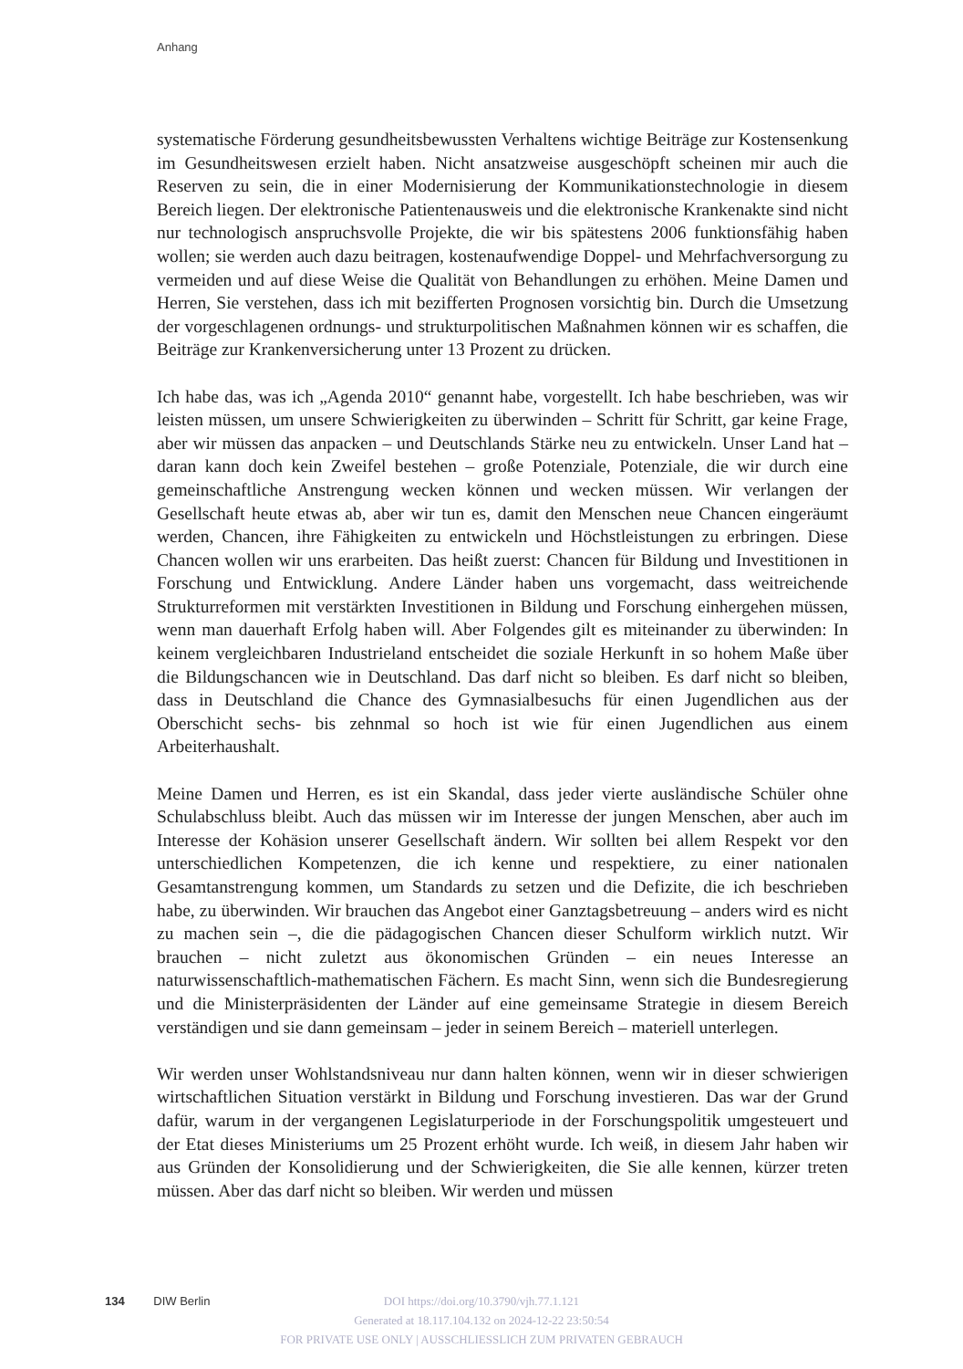Anhang
systematische Förderung gesundheitsbewussten Verhaltens wichtige Beiträge zur Kosten­senkung im Gesundheitswesen erzielt haben. Nicht ansatzweise ausgeschöpft scheinen mir auch die Reserven zu sein, die in einer Modernisierung der Kommunikationstechno­logie in diesem Bereich liegen. Der elektronische Patientenausweis und die elektronische Krankenakte sind nicht nur technologisch anspruchsvolle Projekte, die wir bis spätestens 2006 funktionsfähig haben wollen; sie werden auch dazu beitragen, kostenaufwendige Doppel- und Mehrfachversorgung zu vermeiden und auf diese Weise die Qualität von Behandlungen zu erhöhen. Meine Damen und Herren, Sie verstehen, dass ich mit beziffer­ten Prognosen vorsichtig bin. Durch die Umsetzung der vorgeschlagenen ordnungs- und strukturpolitischen Maßnahmen können wir es schaffen, die Beiträge zur Krankenversi­cherung unter 13 Prozent zu drücken.
Ich habe das, was ich „Agenda 2010“ genannt habe, vorgestellt. Ich habe beschrieben, was wir leisten müssen, um unsere Schwierigkeiten zu überwinden – Schritt für Schritt, gar keine Frage, aber wir müssen das anpacken – und Deutschlands Stärke neu zu entwickeln. Unser Land hat – daran kann doch kein Zweifel bestehen – große Potenziale, Potenziale, die wir durch eine gemeinschaftliche Anstrengung wecken können und wecken müssen. Wir verlangen der Gesellschaft heute etwas ab, aber wir tun es, damit den Menschen neue Chancen eingeräumt werden, Chancen, ihre Fähigkeiten zu entwickeln und Höchstleis­tungen zu erbringen. Diese Chancen wollen wir uns erarbeiten. Das heißt zuerst: Chan­cen für Bildung und Investitionen in Forschung und Entwicklung. Andere Länder haben uns vorgemacht, dass weitreichende Strukturreformen mit verstärkten Investitionen in Bildung und Forschung einhergehen müssen, wenn man dauerhaft Erfolg haben will. Aber Folgendes gilt es miteinander zu überwinden: In keinem vergleichbaren Industrie­land entscheidet die soziale Herkunft in so hohem Maße über die Bildungschancen wie in Deutschland. Das darf nicht so bleiben. Es darf nicht so bleiben, dass in Deutschland die Chance des Gymnasialbesuchs für einen Jugendlichen aus der Oberschicht sechs- bis zehnmal so hoch ist wie für einen Jugendlichen aus einem Arbeiterhaushalt.
Meine Damen und Herren, es ist ein Skandal, dass jeder vierte ausländische Schüler ohne Schulabschluss bleibt. Auch das müssen wir im Interesse der jungen Menschen, aber auch im Interesse der Kohäsion unserer Gesellschaft ändern. Wir sollten bei allem Respekt vor den unterschiedlichen Kompetenzen, die ich kenne und respektiere, zu einer nationalen Gesamtanstrengung kommen, um Standards zu setzen und die Defizite, die ich beschrie­ben habe, zu überwinden. Wir brauchen das Angebot einer Ganztagsbetreuung – anders wird es nicht zu machen sein –, die die pädagogischen Chancen dieser Schulform wirklich nutzt. Wir brauchen – nicht zuletzt aus ökonomischen Gründen – ein neues Interesse an naturwissenschaftlich-mathematischen Fächern. Es macht Sinn, wenn sich die Bundesre­gierung und die Ministerpräsidenten der Länder auf eine gemeinsame Strategie in diesem Bereich verständigen und sie dann gemeinsam – jeder in seinem Bereich – materiell un­terlegen.
Wir werden unser Wohlstandsniveau nur dann halten können, wenn wir in dieser schwie­rigen wirtschaftlichen Situation verstärkt in Bildung und Forschung investieren. Das war der Grund dafür, warum in der vergangenen Legislaturperiode in der Forschungspolitik umgesteuert und der Etat dieses Ministeriums um 25 Prozent erhöht wurde. Ich weiß, in diesem Jahr haben wir aus Gründen der Konsolidierung und der Schwierigkeiten, die Sie alle kennen, kürzer treten müssen. Aber das darf nicht so bleiben. Wir werden und müssen
134 DIW Berlin
DOI https://doi.org/10.3790/vjh.77.1.121
Generated at 18.117.104.132 on 2024-12-22 23:50:54
FOR PRIVATE USE ONLY | AUSSCHLIESSLICH ZUM PRIVATEN GEBRAUCH